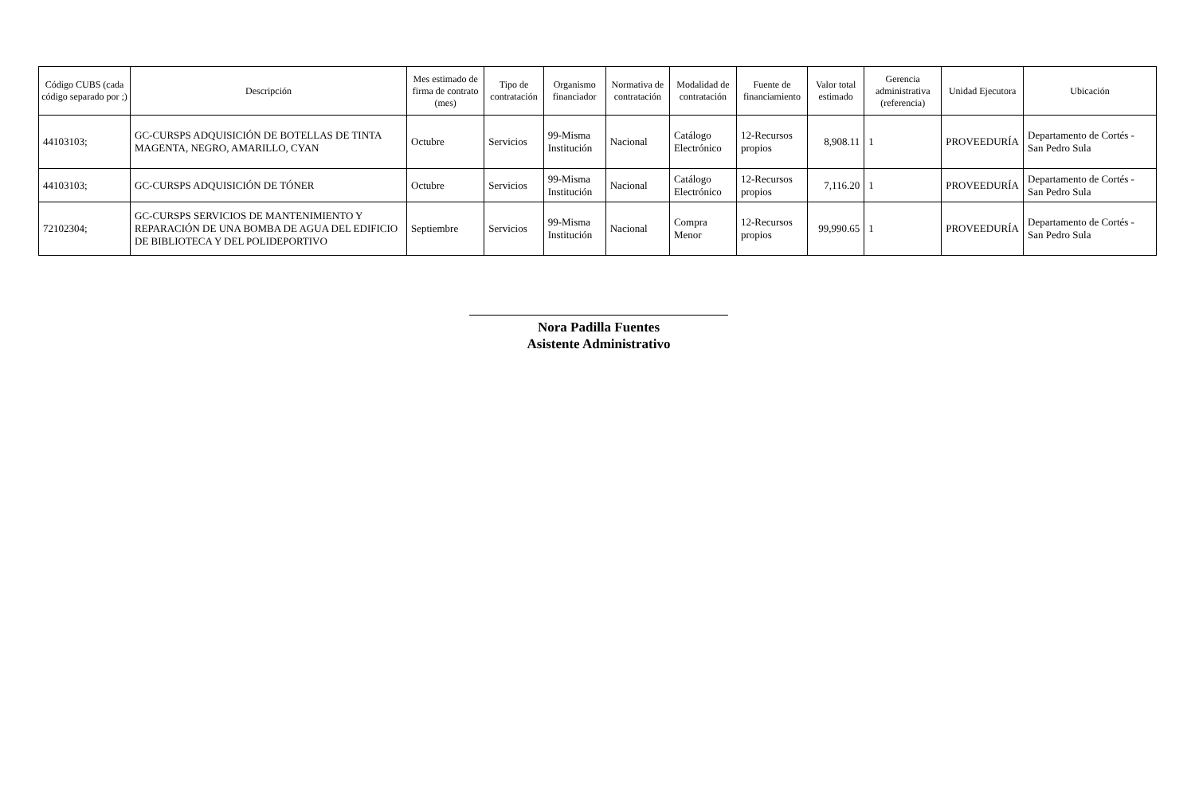| Código CUBS (cada código separado por ;) | Descripción | Mes estimado de firma de contrato (mes) | Tipo de contratación | Organismo financiador | Normativa de contratación | Modalidad de contratación | Fuente de financiamiento | Valor total estimado | Gerencia administrativa (referencia) | Unidad Ejecutora | Ubicación |
| --- | --- | --- | --- | --- | --- | --- | --- | --- | --- | --- | --- |
| 44103103; | GC-CURSPS ADQUISICIÓN DE BOTELLAS DE TINTA MAGENTA, NEGRO, AMARILLO, CYAN | Octubre | Servicios | 99-Misma Institución | Nacional | Catálogo Electrónico | 12-Recursos propios | 8,908.11 | 1 | PROVEEDURÍA | Departamento de Cortés - San Pedro Sula |
| 44103103; | GC-CURSPS ADQUISICIÓN DE TÓNER | Octubre | Servicios | 99-Misma Institución | Nacional | Catálogo Electrónico | 12-Recursos propios | 7,116.20 | 1 | PROVEEDURÍA | Departamento de Cortés - San Pedro Sula |
| 72102304; | GC-CURSPS SERVICIOS DE MANTENIMIENTO Y REPARACIÓN DE UNA BOMBA DE AGUA DEL EDIFICIO DE BIBLIOTECA Y DEL POLIDEPORTIVO | Septiembre | Servicios | 99-Misma Institución | Nacional | Compra Menor | 12-Recursos propios | 99,990.65 | 1 | PROVEEDURÍA | Departamento de Cortés - San Pedro Sula |
Nora Padilla Fuentes
Asistente Administrativo